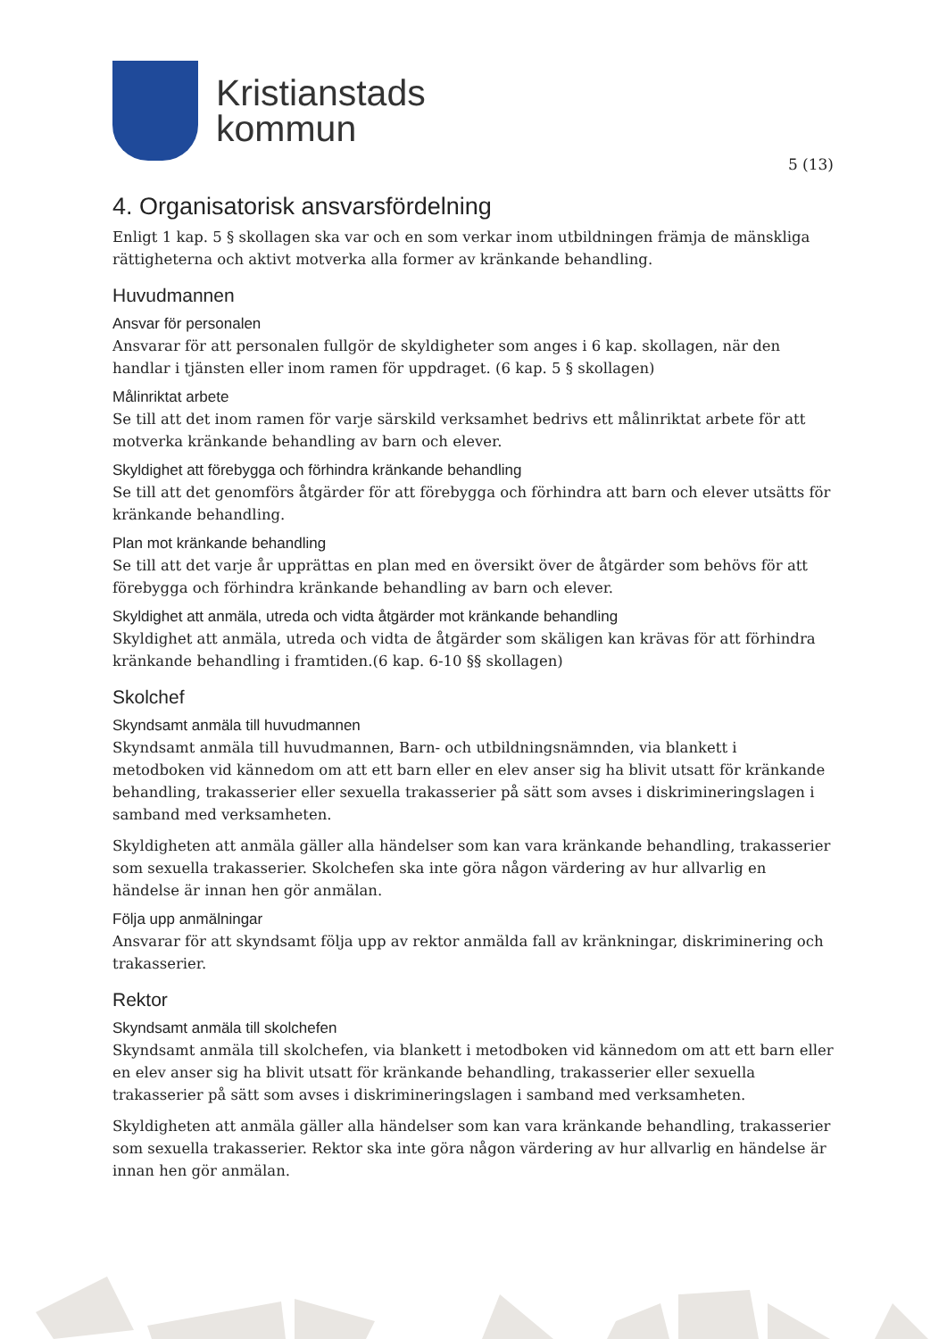Kristianstads
kommun
5 (13)
4. Organisatorisk ansvarsfördelning
Enligt 1 kap. 5 § skollagen ska var och en som verkar inom utbildningen främja de mänskliga rättigheterna och aktivt motverka alla former av kränkande behandling.
Huvudmannen
Ansvar för personalen
Ansvarar för att personalen fullgör de skyldigheter som anges i 6 kap. skollagen, när den handlar i tjänsten eller inom ramen för uppdraget. (6 kap. 5 § skollagen)
Målinriktat arbete
Se till att det inom ramen för varje särskild verksamhet bedrivs ett målinriktat arbete för att motverka kränkande behandling av barn och elever.
Skyldighet att förebygga och förhindra kränkande behandling
Se till att det genomförs åtgärder för att förebygga och förhindra att barn och elever utsätts för kränkande behandling.
Plan mot kränkande behandling
Se till att det varje år upprättas en plan med en översikt över de åtgärder som behövs för att förebygga och förhindra kränkande behandling av barn och elever.
Skyldighet att anmäla, utreda och vidta åtgärder mot kränkande behandling
Skyldighet att anmäla, utreda och vidta de åtgärder som skäligen kan krävas för att förhindra kränkande behandling i framtiden.(6 kap. 6-10 §§ skollagen)
Skolchef
Skyndsamt anmäla till huvudmannen
Skyndsamt anmäla till huvudmannen, Barn- och utbildningsnämnden, via blankett i metodboken vid kännedom om att ett barn eller en elev anser sig ha blivit utsatt för kränkande behandling, trakasserier eller sexuella trakasserier på sätt som avses i diskrimineringslagen i samband med verksamheten.
Skyldigheten att anmäla gäller alla händelser som kan vara kränkande behandling, trakasserier som sexuella trakasserier. Skolchefen ska inte göra någon värdering av hur allvarlig en händelse är innan hen gör anmälan.
Följa upp anmälningar
Ansvarar för att skyndsamt följa upp av rektor anmälda fall av kränkningar, diskriminering och trakasserier.
Rektor
Skyndsamt anmäla till skolchefen
Skyndsamt anmäla till skolchefen, via blankett i metodboken vid kännedom om att ett barn eller en elev anser sig ha blivit utsatt för kränkande behandling, trakasserier eller sexuella trakasserier på sätt som avses i diskrimineringslagen i samband med verksamheten.
Skyldigheten att anmäla gäller alla händelser som kan vara kränkande behandling, trakasserier som sexuella trakasserier. Rektor ska inte göra någon värdering av hur allvarlig en händelse är innan hen gör anmälan.